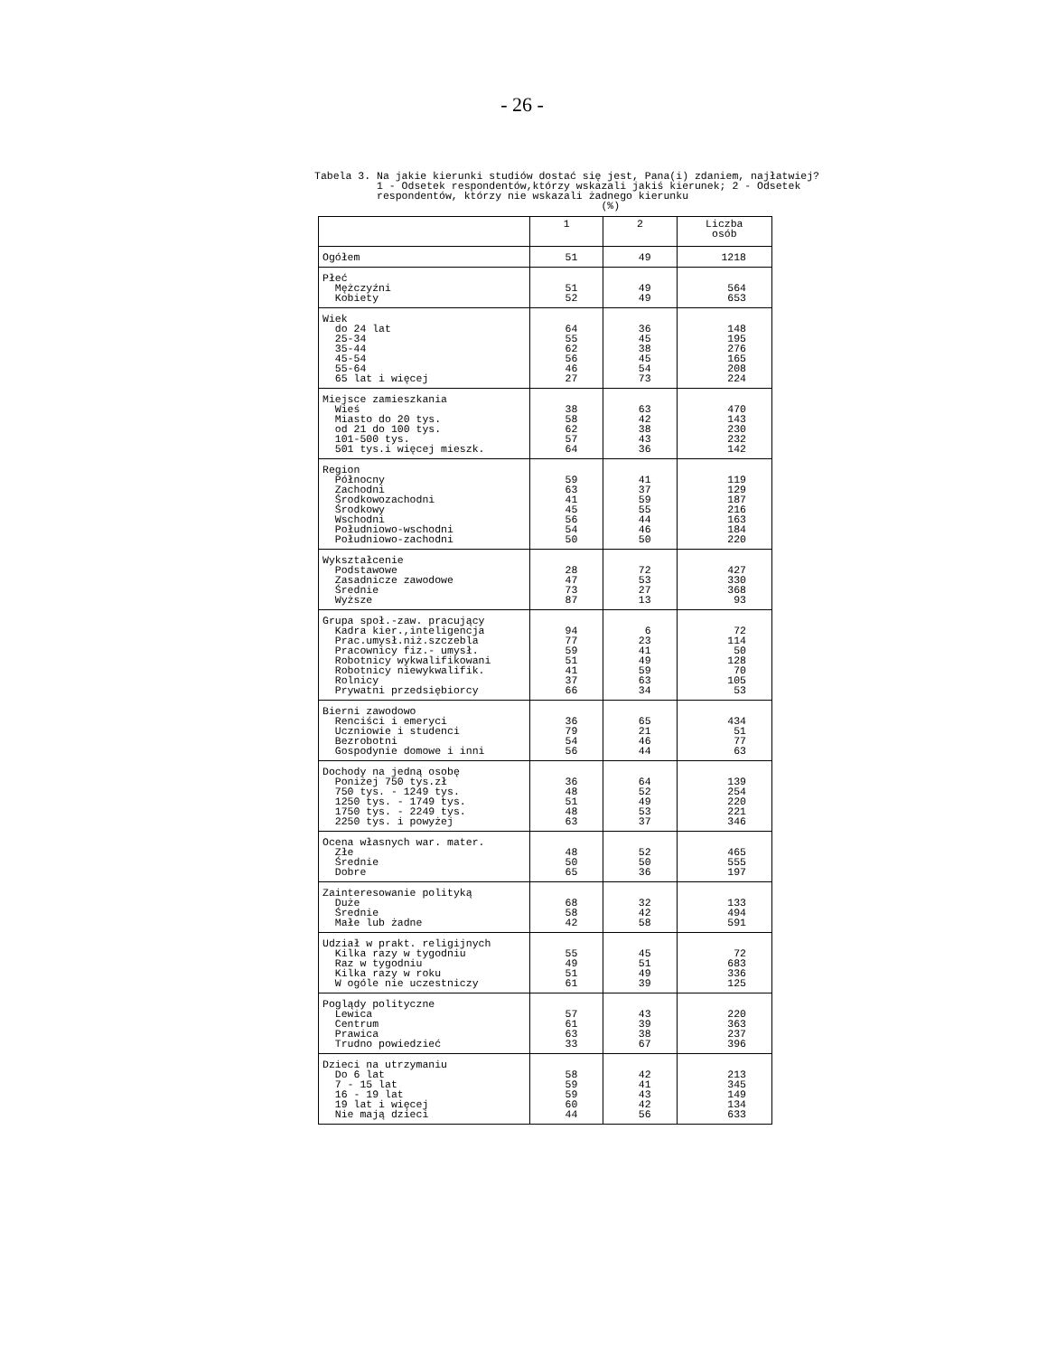- 26 -
Tabela 3. Na jakie kierunki studiów dostać się jest, Pana(i) zdaniem, najłatwiej? 1 - Odsetek respondentów,którzy wskazali jakiś kierunek; 2 - Odsetek respondentów, którzy nie wskazali żadnego kierunku (%)
| | 1 | 2 | Liczba osób |
| --- | --- | --- | --- |
| Ogółem | 51 | 49 | 1218 |
| Płeć Mężczyźni Kobiety | 51 52 | 49 49 | 564 653 |
| Wiek do 24 lat 25-34 35-44 45-54 55-64 65 lat i więcej | 64 55 62 56 46 27 | 36 45 38 45 54 73 | 148 195 276 165 208 224 |
| Miejsce zamieszkania Wieś Miasto do 20 tys. od 21 do 100 tys. 101-500 tys. 501 tys.i więcej mieszk. | 38 58 62 57 64 | 63 42 38 43 36 | 470 143 230 232 142 |
| Region Północny Zachodni Środkowozachodni Środkowy Wschodni Południowo-wschodni Południowo-zachodni | 59 63 41 45 56 54 50 | 41 37 59 55 44 46 50 | 119 129 187 216 163 184 220 |
| Wykształcenie Podstawowe Zasadnicze zawodowe Średnie Wyższe | 28 47 73 87 | 72 53 27 13 | 427 330 368 93 |
| Grupa społ.-zaw. pracujący Kadra kier.,inteligencja Prac.umysł.niż.szczebla Pracownicy fiz.- umysł. Robotnicy wykwalifikowani Robotnicy niewykwalifik. Rolnicy Prywatni przedsiębiorcy | 94 77 59 51 41 37 66 | 6 23 41 49 59 63 34 | 72 114 50 128 70 105 53 |
| Bierni zawodowo Renciści i emeryci Uczniowie i studenci Bezrobotni Gospodynie domowe i inni | 36 79 54 56 | 65 21 46 44 | 434 51 77 63 |
| Dochody na jedną osobę Poniżej 750 tys.zł 750 tys. - 1249 tys. 1250 tys. - 1749 tys. 1750 tys. - 2249 tys. 2250 tys. i powyżej | 36 48 51 48 63 | 64 52 49 53 37 | 139 254 220 221 346 |
| Ocena własnych war. mater. Złe Średnie Dobre | 48 50 65 | 52 50 36 | 465 555 197 |
| Zainteresowanie polityką Duże Średnie Małe lub żadne | 68 58 42 | 32 42 58 | 133 494 591 |
| Udział w prakt. religijnych Kilka razy w tygodniu Raz w tygodniu Kilka razy w roku W ogóle nie uczestniczy | 55 49 51 61 | 45 51 49 39 | 72 683 336 125 |
| Poglądy polityczne Lewica Centrum Prawica Trudno powiedzieć | 57 61 63 33 | 43 39 38 67 | 220 363 237 396 |
| Dzieci na utrzymaniu Do 6 lat 7 - 15 lat 16 - 19 lat 19 lat i więcej Nie mają dzieci | 58 59 59 60 44 | 42 41 43 42 56 | 213 345 149 134 633 |